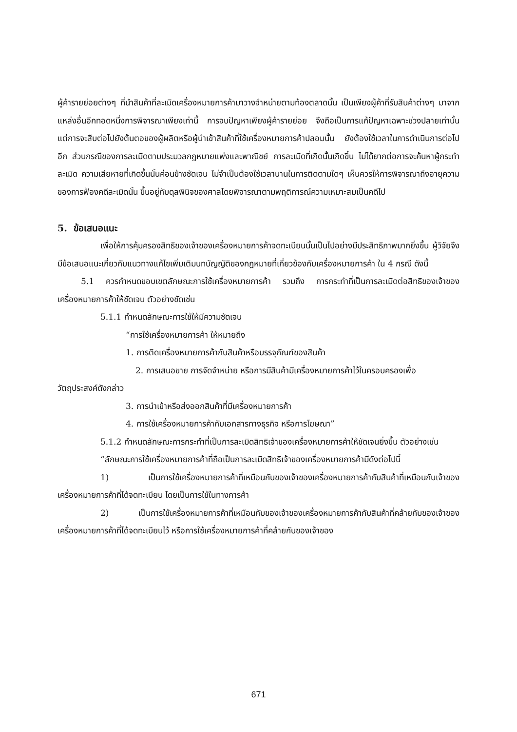ผู้ค้ารายย่อยต่างๆ ที่นำสินค้าที่ละเมิดเครื่องหมายการค้ามาวางจำหน่ายตามท้องตลาดนั้น เป็นเพียงผู้ค้าที่รับสินค้าต่างๆ มาจากแหล่งอื่นอีกทอดหนึ่งการพิจารณาเพียงเท่านี้ การจบปัญหาเพียงผู้ค้ารายย่อย จึงถือเป็นการแก้ปัญหาเฉพาะช่วงปลายเท่านั้น แต่การจะสืบต่อไปยังต้นตอของผู้ผลิตหรือผู้นำเข้าสินค้าที่ใช้เครื่องหมายการค้าปลอมนั้น ยังต้องใช้เวลาในการดำเนินการต่อไปอีก ส่วนกรณีของการละเมิดตามประมวลกฎหมายแพ่งและพาณิชย์ การละเมิดที่เกิดนั้นเกิดขึ้น ไม่ได้ยากต่อการจะค้นหาผู้กระทำละเมิด ความเสียหายที่เกิดขึ้นนั้นค่อนข้างชัดเจน ไม่จำเป็นต้องใช้เวลานานในการติดตามใดๆ เห็นควรให้การพิจารณาถึงอายุความของการฟ้องคดีละเมิดนั้น ขึ้นอยู่กับดุลพินิจของศาลโดยพิจารณาตามพฤติการณ์ความเหมาะสมเป็นคดีไป
5. ข้อเสนอแนะ
เพื่อให้การคุ้มครองสิทธิของเจ้าของเครื่องหมายการค้าจดทะเบียนนั้นเป็นไปอย่างมีประสิทธิภาพมากยิ่งขึ้น ผู้วิจัยจึงมีข้อเสนอแนะเกี่ยวกับแนวทางแก้ไขเพิ่มเติมบทบัญญัติของกฎหมายที่เกี่ยวข้องกับเครื่องหมายการค้า ใน 4 กรณี ดังนี้
5.1 ควรกำหนดขอบเขตลักษณะการใช้เครื่องหมายการค้า รวมถึง การกระทำที่เป็นการละเมิดต่อสิทธิของเจ้าของเครื่องหมายการค้าให้ชัดเจน ตัวอย่างชัดเช่น
5.1.1 กำหนดลักษณะการใช้ให้มีความชัดเจน
“การใช้เครื่องหมายการค้า ให้หมายถึง
1. การติดเครื่องหมายการค้ากับสินค้าหรือบรรจุภัณฑ์ของสินค้า
2. การเสนอขาย การจัดจำหน่าย หรือการมีสินค้ามีเครื่องหมายการค้าไว้ในครอบครองเพื่อ
วัตถุประสงค์ดังกล่าว
3. การนำเข้าหรือส่งออกสินค้าที่มีเครื่องหมายการค้า
4. การใช้เครื่องหมายการค้ากับเอกสารทางธุรกิจ หรือการโฆษณา”
5.1.2 กำหนดลักษณะการกระทำที่เป็นการละเมิดสิทธิเจ้าของเครื่องหมายการค้าให้ชัดเจนยิ่งขึ้น ตัวอย่างเช่น
“ลักษณะการใช้เครื่องหมายการค้าที่ถือเป็นการละเมิดสิทธิเจ้าของเครื่องหมายการค้ามีดังต่อไปนี้
1) เป็นการใช้เครื่องหมายการค้าที่เหมือนกับของเจ้าของเครื่องหมายการค้ากับสินค้าที่เหมือนกับเจ้าของเครื่องหมายการค้าที่ได้จดทะเบียน โดยเป็นการใช้ในทางการค้า
2) เป็นการใช้เครื่องหมายการค้าที่เหมือนกับของเจ้าของเครื่องหมายการค้ากับสินค้าที่คล้ายกับของเจ้าของเครื่องหมายการค้าที่ได้จดทะเบียนไว้ หรือการใช้เครื่องหมายการค้าที่คล้ายกับของเจ้าของ
671